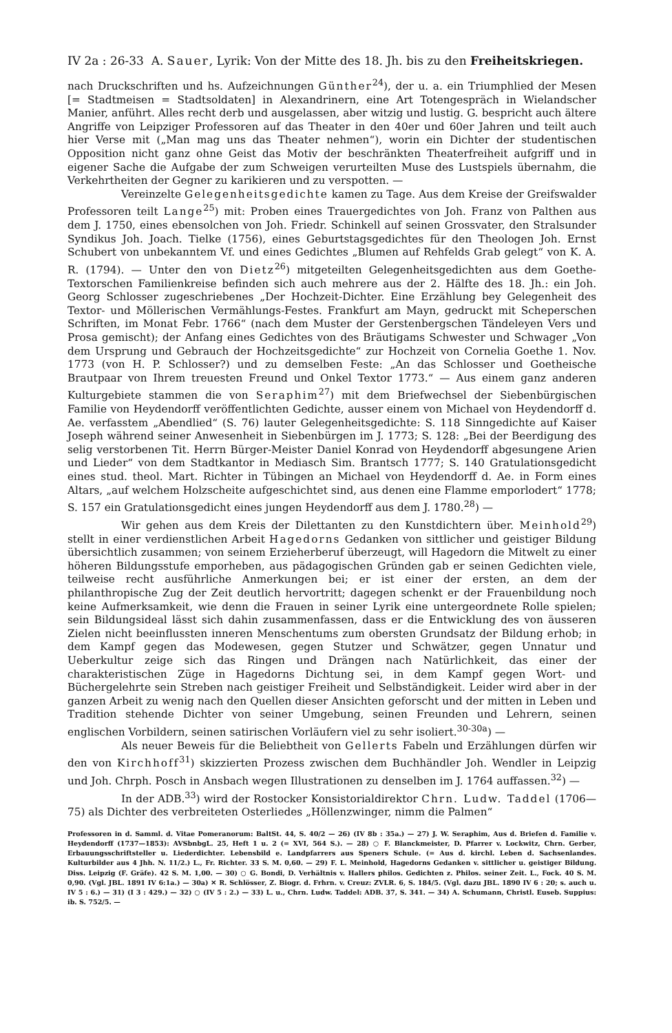IV 2a : 26-33 A. Sauer, Lyrik: Von der Mitte des 18. Jh. bis zu den Freiheitskriegen.
nach Druckschriften und hs. Aufzeichnungen Günther<sup>24</sup>), der u. a. ein Triumphlied der Mesen [= Stadtmeisen = Stadtsoldaten] in Alexandrinern, eine Art Totengespräch in Wielandscher Manier, anführt. Alles recht derb und ausgelassen, aber witzig und lustig. G. bespricht auch ältere Angriffe von Leipziger Professoren auf das Theater in den 40er und 60er Jahren und teilt auch hier Verse mit („Man mag uns das Theater nehmen“), worin ein Dichter der studentischen Opposition nicht ganz ohne Geist das Motiv der beschränkten Theaterfreiheit aufgriff und in eigener Sache die Aufgabe der zum Schweigen verurteilten Muse des Lustspiels übernahm, die Verkehrtheiten der Gegner zu karikieren und zu verspotten. —
Vereinzelte Gelegenheitsgedichte kamen zu Tage. Aus dem Kreise der Greifswalder Professoren teilt Lange<sup>25</sup>) mit: Proben eines Trauergedichtes von Joh. Franz von Palthen aus dem J. 1750, eines ebensolchen von Joh. Friedr. Schinkell auf seinen Grossvater, den Stralsunder Syndikus Joh. Joach. Tielke (1756), eines Geburtstagsgedichtes für den Theologen Joh. Ernst Schubert von unbekanntem Vf. und eines Gedichtes „Blumen auf Rehfelds Grab gelegt“ von K. A. R. (1794). — Unter den von Dietz<sup>26</sup>) mitgeteilten Gelegenheitsgedichten aus dem Goethe-Textorschen Familienkreise befinden sich auch mehrere aus der 2. Hälfte des 18. Jh.: ein Joh. Georg Schlosser zugeschriebenes „Der Hochzeit-Dichter. Eine Erzählung bey Gelegenheit des Textor- und Möllerischen Vermählungs-Festes. Frankfurt am Mayn, gedruckt mit Scheperschen Schriften, im Monat Febr. 1766“ (nach dem Muster der Gerstenbergschen Tändeleyen Vers und Prosa gemischt); der Anfang eines Gedichtes von des Bräutigams Schwester und Schwager „Von dem Ursprung und Gebrauch der Hochzeitsgedichte“ zur Hochzeit von Cornelia Goethe 1. Nov. 1773 (von H. P. Schlosser?) und zu demselben Feste: „An das Schlosser und Goetheische Brautpaar von Ihrem treuesten Freund und Onkel Textor 1773.“ — Aus einem ganz anderen Kulturgebiete stammen die von Seraphim<sup>27</sup>) mit dem Briefwechsel der Siebenbürgischen Familie von Heydendorff veröffentlichten Gedichte, ausser einem von Michael von Heydendorff d. Ae. verfasstem „Abendlied“ (S. 76) lauter Gelegenheitsgedichte: S. 118 Sinngedichte auf Kaiser Joseph während seiner Anwesenheit in Siebenbürgen im J. 1773; S. 128: „Bei der Beerdigung des selig verstorbenen Tit. Herrn Bürger-Meister Daniel Konrad von Heydendorff abgesungene Arien und Lieder“ von dem Stadtkantor in Mediasch Sim. Brantsch 1777; S. 140 Gratulationsgedicht eines stud. theol. Mart. Richter in Tübingen an Michael von Heydendorff d. Ae. in Form eines Altars, „auf welchem Holzscheite aufgeschichtet sind, aus denen eine Flamme emporlodert“ 1778; S. 157 ein Gratulationsgedicht eines jungen Heydendorff aus dem J. 1780.<sup>28</sup>) —
Wir gehen aus dem Kreis der Dilettanten zu den Kunstdichtern über. Meinhold<sup>29</sup>) stellt in einer verdienstlichen Arbeit Hagedorns Gedanken von sittlicher und geistiger Bildung übersichtlich zusammen; von seinem Erzieherberuf überzeugt, will Hagedorn die Mitwelt zu einer höheren Bildungsstufe emporheben, aus pädagogischen Gründen gab er seinen Gedichten viele, teilweise recht ausführliche Anmerkungen bei; er ist einer der ersten, an dem der philanthropische Zug der Zeit deutlich hervortritt; dagegen schenkt er der Frauenbildung noch keine Aufmerksamkeit, wie denn die Frauen in seiner Lyrik eine untergeordnete Rolle spielen; sein Bildungsideal lässt sich dahin zusammenfassen, dass er die Entwicklung des von äusseren Zielen nicht beeinflussten inneren Menschentums zum obersten Grundsatz der Bildung erhob; in dem Kampf gegen das Modewesen, gegen Stutzer und Schwätzer, gegen Unnatur und Ueberkultur zeige sich das Ringen und Drängen nach Natürlichkeit, das einer der charakteristischen Züge in Hagedorns Dichtung sei, in dem Kampf gegen Wort- und Büchergelehrte sein Streben nach geistiger Freiheit und Selbständigkeit. Leider wird aber in der ganzen Arbeit zu wenig nach den Quellen dieser Ansichten geforscht und der mitten in Leben und Tradition stehende Dichter von seiner Umgebung, seinen Freunden und Lehrern, seinen englischen Vorbildern, seinen satirischen Vorläufern viel zu sehr isoliert.<sup>30-30a</sup>) —
Als neuer Beweis für die Beliebtheit von Gellerts Fabeln und Erzählungen dürfen wir den von Kirchhoff<sup>31</sup>) skizzierten Prozess zwischen dem Buchhändler Joh. Wendler in Leipzig und Joh. Chrph. Posch in Ansbach wegen Illustrationen zu denselben im J. 1764 auffassen.<sup>32</sup>) —
In der ADB.<sup>33</sup>) wird der Rostocker Konsistorialdirektor Chrn. Ludw. Taddel (1706—75) als Dichter des verbreiteten Osterliedes „Höllenzwinger, nimm die Palmen“
Professoren in d. Samml. d. Vitae Pomeranorum: BaltSt. 44, S. 40/2 — 26) (IV 8b : 35a.) — 27) J. W. Seraphim, Aus d. Briefen d. Familie v. Heydendorff (1737—1853): AVSbnbgL. 25, Heft 1 u. 2 (= XVI, 564 S.). — 28) ○ F. Blanckmeister, D. Pfarrer v. Lockwitz, Chrn. Gerber, Erbauungsschriftsteller u. Liederdichter. Lebensbild e. Landpfarrers aus Speners Schule. (= Aus d. kirchl. Leben d. Sachsenlandes. Kulturbilder aus 4 Jhh. N. 11/2.) L., Fr. Richter. 33 S. M. 0,60. — 29) F. L. Meinhold, Hagedorns Gedanken v. sittlicher u. geistiger Bildung. Diss. Leipzig (F. Gräfe). 42 S. M. 1,00. — 30) ○ G. Bondi, D. Verhältnis v. Hallers philos. Gedichten z. Philos. seiner Zeit. L., Fock. 40 S. M. 0,90. (Vgl. JBL. 1891 IV 6:1a.) — 30a) ✕ R. Schlösser, Z. Biogr. d. Frhrn. v. Creuz: ZVLR. 6, S. 184/5. (Vgl. dazu JBL. 1890 IV 6 : 20; s. auch u. IV 5 : 6.) — 31) (I 3 : 429.) — 32) ○ (IV 5 : 2.) — 33) L. u., Chrn. Ludw. Taddel: ADB. 37, S. 341. — 34) A. Schumann, Christl. Euseb. Suppius: ib. S. 752/5. —